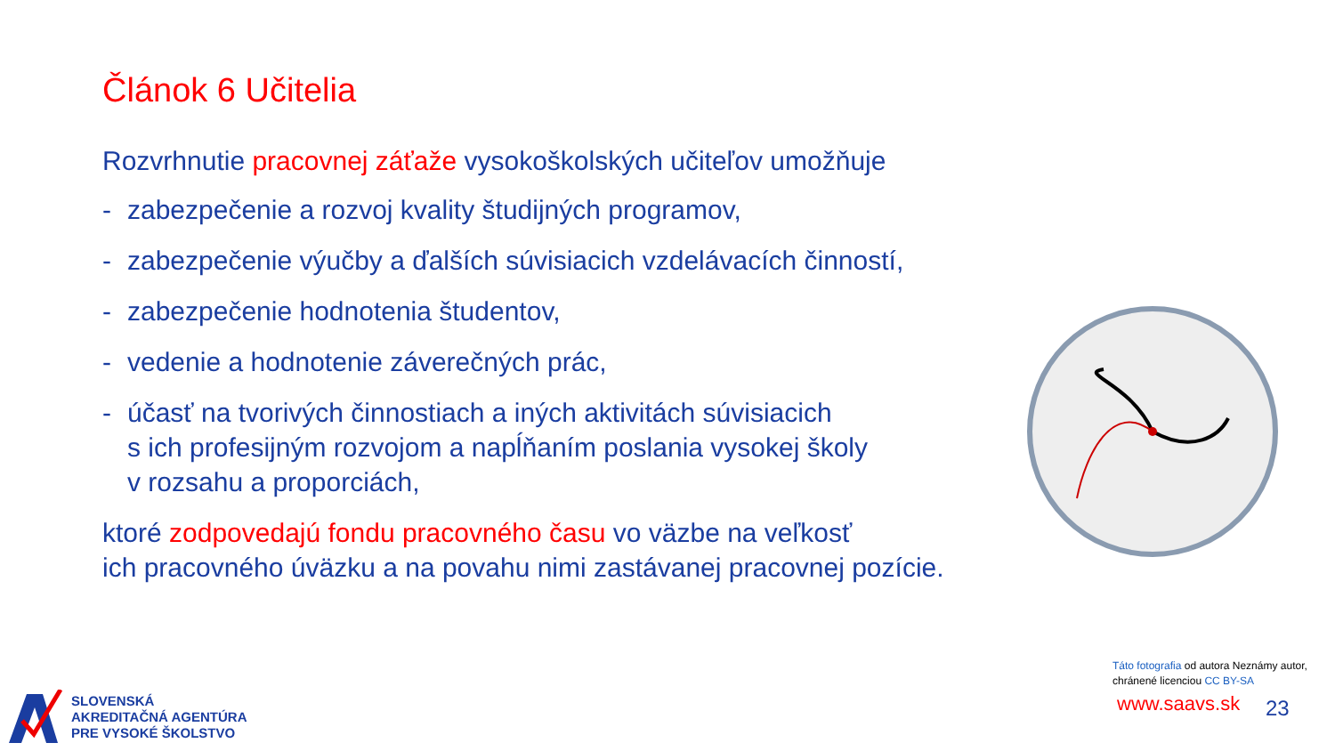Článok 6 Učitelia
Rozvrhnutie pracovnej záťaže vysokoškolských učiteľov umožňuje
- zabezpečenie a rozvoj kvality študijných programov,
- zabezpečenie výučby a ďalších súvisiacich vzdelávacích činností,
- zabezpečenie hodnotenia študentov,
- vedenie a hodnotenie záverečných prác,
- účasť na tvorivých činnostiach a iných aktivitách súvisiacich
s ich profesijným rozvojom a napĺňaním poslania vysokej školy
v rozsahu a proporciách,
ktoré zodpovedajú fondu pracovného času vo väzbe na veľkosť
ich pracovného úväzku a na povahu nimi zastávanej pracovnej pozície.
Táto fotografia od autora Neznámy autor,
chránené licenciou CC BY-SA
www.saavs.sk 23
SLOVENSKÁ
AKREDITAČNÁ AGENTÚRA
PRE VYSOKÉ ŠKOLSTVO